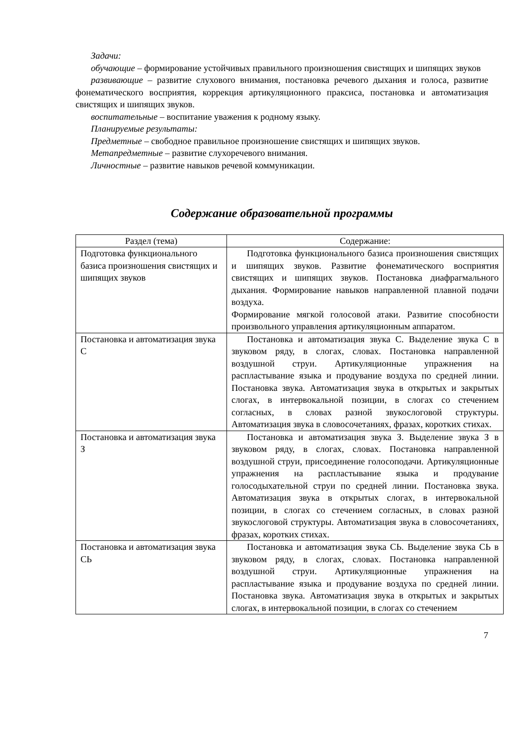Задачи:
обучающие – формирование устойчивых правильного произношения свистящих и шипящих звуков
развивающие – развитие слухового внимания, постановка речевого дыхания и голоса, развитие фонематического восприятия, коррекция артикуляционного праксиса, постановка и автоматизация свистящих и шипящих звуков.
воспитательные – воспитание уважения к родному языку.
Планируемые результаты:
Предметные – свободное правильное произношение свистящих и шипящих звуков.
Метапредметные – развитие слухоречевого внимания.
Личностные – развитие навыков речевой коммуникации.
Содержание образовательной программы
| Раздел (тема) | Содержание: |
| --- | --- |
| Подготовка функционального базиса произношения свистящих и шипящих звуков | Подготовка функционального базиса произношения свистящих и шипящих звуков. Развитие фонематического восприятия свистящих и шипящих звуков. Постановка диафрагмального дыхания. Формирование навыков направленной плавной подачи воздуха. Формирование мягкой голосовой атаки. Развитие способности произвольного управления артикуляционным аппаратом. |
| Постановка и автоматизация звука С | Постановка и автоматизация звука С. Выделение звука С в звуковом ряду, в слогах, словах. Постановка направленной воздушной струи. Артикуляционные упражнения на распластывание языка и продувание воздуха по средней линии. Постановка звука. Автоматизация звука в открытых и закрытых слогах, в интервокальной позиции, в слогах со стечением согласных, в словах разной звукослоговой структуры. Автоматизация звука в словосочетаниях, фразах, коротких стихах. |
| Постановка и автоматизация звука З | Постановка и автоматизация звука З. Выделение звука З в звуковом ряду, в слогах, словах. Постановка направленной воздушной струи, присоединение голосоподачи. Артикуляционные упражнения на распластывание языка и продувание голосодыхательной струи по средней линии. Постановка звука. Автоматизация звука в открытых слогах, в интервокальной позиции, в слогах со стечением согласных, в словах разной звукослоговой структуры. Автоматизация звука в словосочетаниях, фразах, коротких стихах. |
| Постановка и автоматизация звука СЬ | Постановка и автоматизация звука СЬ. Выделение звука СЬ в звуковом ряду, в слогах, словах. Постановка направленной воздушной струи. Артикуляционные упражнения на распластывание языка и продувание воздуха по средней линии. Постановка звука. Автоматизация звука в открытых и закрытых слогах, в интервокальной позиции, в слогах со стечением |
7